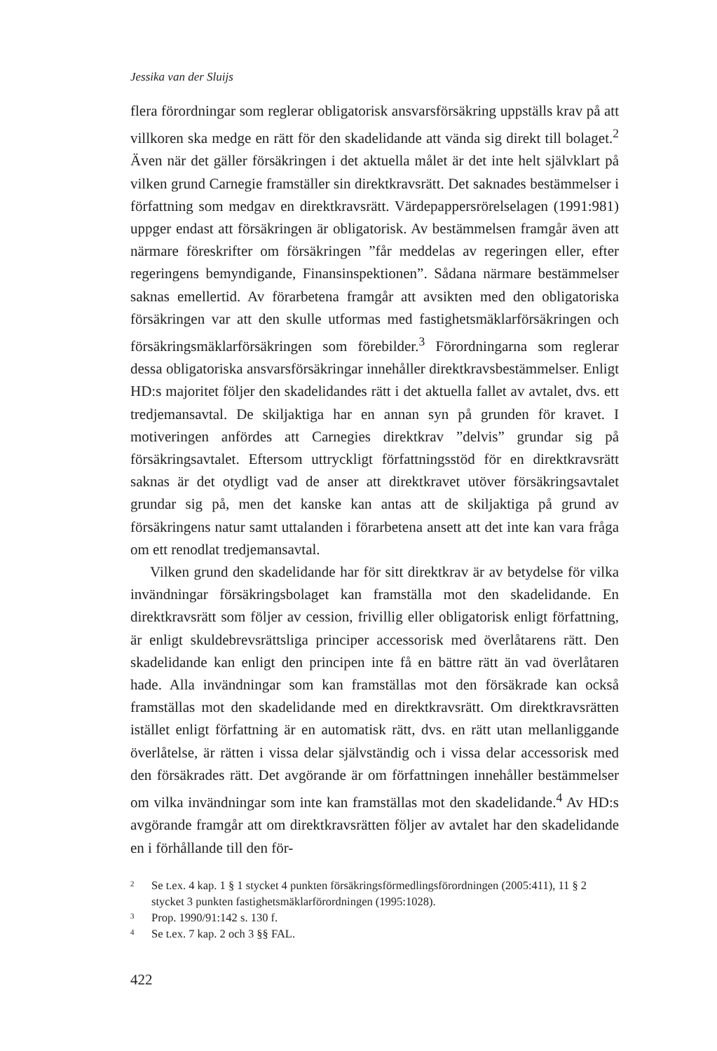Jessika van der Sluijs
flera förordningar som reglerar obligatorisk ansvarsförsäkring uppställs krav på att villkoren ska medge en rätt för den skadelidande att vända sig direkt till bolaget.<sup>2</sup> Även när det gäller försäkringen i det aktuella målet är det inte helt självklart på vilken grund Carnegie framställer sin direktkravsrätt. Det saknades bestämmelser i författning som medgav en direktkravsrätt. Värdepappersrörelselagen (1991:981) uppger endast att försäkringen är obligatorisk. Av bestämmelsen framgår även att närmare föreskrifter om försäkringen ”får meddelas av regeringen eller, efter regeringens bemyndigande, Finansinspektionen”. Sådana närmare bestämmelser saknas emellertid. Av förarbetena framgår att avsikten med den obligatoriska försäkringen var att den skulle utformas med fastighetsmäklarförsäkringen och försäkringsmäklarförsäkringen som förebilder.<sup>3</sup> Förordningarna som reglerar dessa obligatoriska ansvarsförsäkringar innehåller direktkravsbestämmelser. Enligt HD:s majoritet följer den skadelidandes rätt i det aktuella fallet av avtalet, dvs. ett tredjemansavtal. De skiljaktiga har en annan syn på grunden för kravet. I motiveringen anfördes att Carnegies direktkrav ”delvis” grundar sig på försäkringsavtalet. Eftersom uttryckligt författningsstöd för en direktkravsrätt saknas är det otydligt vad de anser att direktkravet utöver försäkringsavtalet grundar sig på, men det kanske kan antas att de skiljaktiga på grund av försäkringens natur samt uttalanden i förarbetena ansett att det inte kan vara fråga om ett renodlat tredjemansavtal.
Vilken grund den skadelidande har för sitt direktkrav är av betydelse för vilka invändningar försäkringsbolaget kan framställa mot den skadelidande. En direktkravsrätt som följer av cession, frivillig eller obligatorisk enligt författning, är enligt skuldebrevsrättsliga principer accessorisk med överlåtarens rätt. Den skadelidande kan enligt den principen inte få en bättre rätt än vad överlåtaren hade. Alla invändningar som kan framställas mot den försäkrade kan också framställas mot den skadelidande med en direktkravsrätt. Om direktkravsrätten istället enligt författning är en automatisk rätt, dvs. en rätt utan mellanliggande överlåtelse, är rätten i vissa delar självständig och i vissa delar accessorisk med den försäkrades rätt. Det avgörande är om författningen innehåller bestämmelser om vilka invändningar som inte kan framställas mot den skadelidande.<sup>4</sup> Av HD:s avgörande framgår att om direktkravsrätten följer av avtalet har den skadelidande en i förhållande till den för-
2 Se t.ex. 4 kap. 1 § 1 stycket 4 punkten försäkringsförmedlingsförordningen (2005:411), 11 § 2 stycket 3 punkten fastighetsmäklarförordningen (1995:1028).
3 Prop. 1990/91:142 s. 130 f.
4 Se t.ex. 7 kap. 2 och 3 §§ FAL.
422